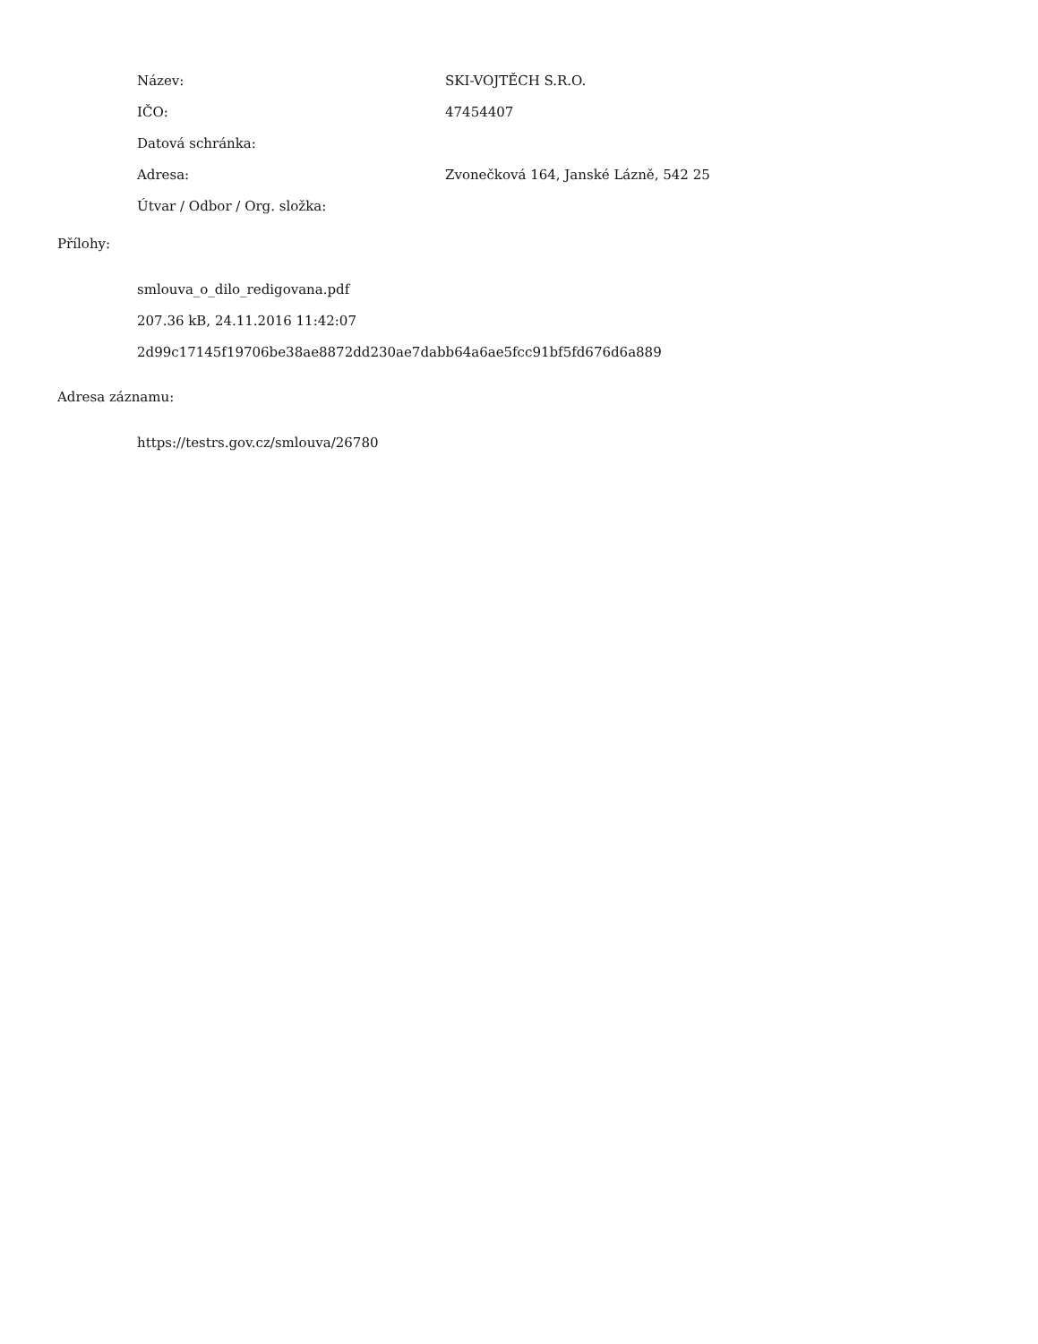Název: SKI-VOJTĚCH S.R.O.
IČO: 47454407
Datová schránka:
Adresa:
Zvonečková 164, Janské Lázně, 542 25
Útvar / Odbor / Org. složka:
Přílohy:
smlouva_o_dilo_redigovana.pdf
207.36 kB, 24.11.2016 11:42:07
2d99c17145f19706be38ae8872dd230ae7dabb64a6ae5fcc91bf5fd676d6a889
Adresa záznamu:
https://testrs.gov.cz/smlouva/26780